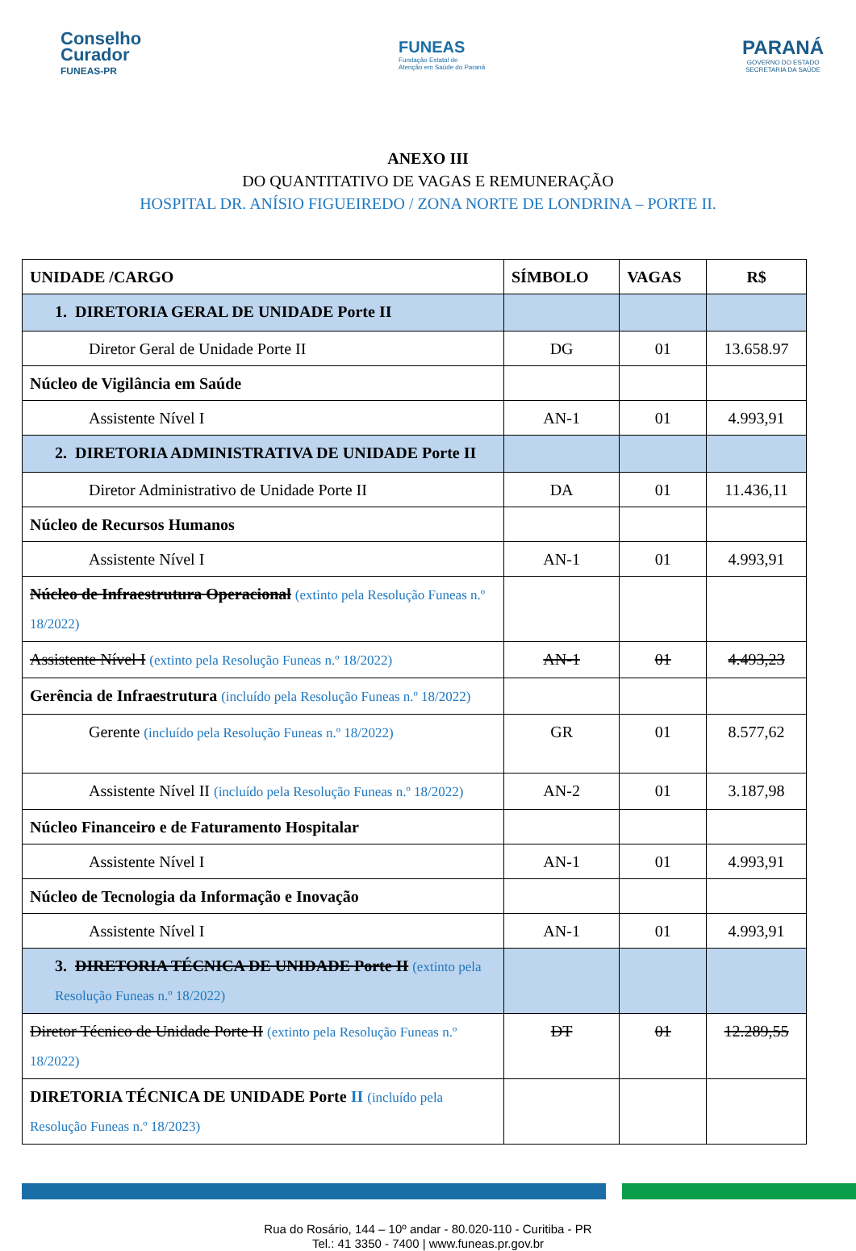Conselho
Curador
FUNEAS-PR
FUNEAS
Fundação Estatal de
Atenção em Saúde do Paraná
PARANÁ
GOVERNO DO ESTADO
SECRETARIA DA SAÚDE
ANEXO III
DO QUANTITATIVO DE VAGAS E REMUNERAÇÃO
HOSPITAL DR. ANÍSIO FIGUEIREDO / ZONA NORTE DE LONDRINA – PORTE II.
| UNIDADE /CARGO | SÍMBOLO | VAGAS | R$ |
| --- | --- | --- | --- |
| 1. DIRETORIA GERAL DE UNIDADE Porte II | | | |
| Diretor Geral de Unidade Porte II | DG | 01 | 13.658.97 |
| Núcleo de Vigilância em Saúde | | | |
| Assistente Nível I | AN-1 | 01 | 4.993,91 |
| 2. DIRETORIA ADMINISTRATIVA DE UNIDADE Porte II | | | |
| Diretor Administrativo de Unidade Porte II | DA | 01 | 11.436,11 |
| Núcleo de Recursos Humanos | | | |
| Assistente Nível I | AN-1 | 01 | 4.993,91 |
| Núcleo de Infraestrutura Operacional (extinto pela Resolução Funeas n.º 18/2022) | | | |
| Assistente Nível I (extinto pela Resolução Funeas n.º 18/2022) | AN-1 | 01 | 4.493,23 |
| Gerência de Infraestrutura (incluído pela Resolução Funeas n.º 18/2022) | | | |
| Gerente (incluído pela Resolução Funeas n.º 18/2022) | GR | 01 | 8.577,62 |
| Assistente Nível II (incluído pela Resolução Funeas n.º 18/2022) | AN-2 | 01 | 3.187,98 |
| Núcleo Financeiro e de Faturamento Hospitalar | | | |
| Assistente Nível I | AN-1 | 01 | 4.993,91 |
| Núcleo de Tecnologia da Informação e Inovação | | | |
| Assistente Nível I | AN-1 | 01 | 4.993,91 |
| 3. DIRETORIA TÉCNICA DE UNIDADE Porte II (extinto pela Resolução Funeas n.º 18/2022) | | | |
| Diretor Técnico de Unidade Porte II (extinto pela Resolução Funeas n.º 18/2022) | DT | 01 | 12.289,55 |
| DIRETORIA TÉCNICA DE UNIDADE Porte II (incluído pela Resolução Funeas n.º 18/2023) | | | |
Rua do Rosário, 144 – 10º andar - 80.020-110 - Curitiba - PR
Tel.: 41 3350 - 7400 | www.funeas.pr.gov.br